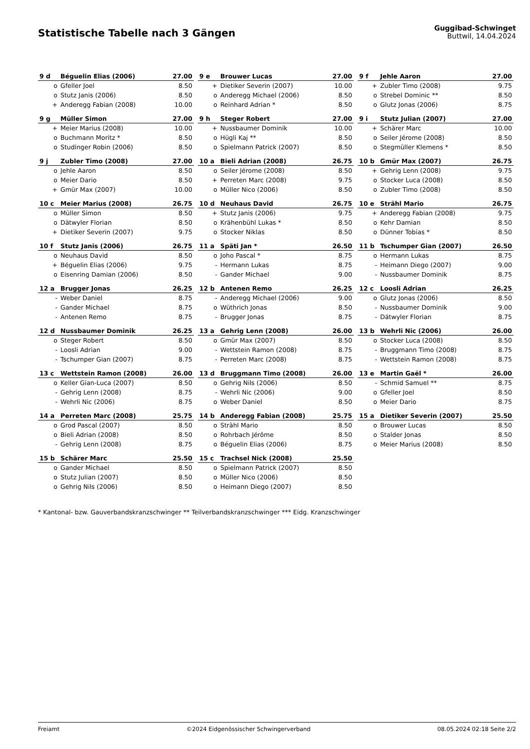Statistische Tabelle nach 3 Gängen
Guggibad-Schwinget
Buttwil, 14.04.2024
| 9 d | Béguelin Elias (2006) | 27.00 |
| --- | --- | --- |
| o | Gfeller Joel | 8.50 |
| o | Stutz Janis (2006) | 8.50 |
| + | Anderegg Fabian (2008) | 10.00 |
| 9 e | Brouwer Lucas | 27.00 |
| --- | --- | --- |
| + | Dietiker Severin (2007) | 10.00 |
| o | Anderegg Michael (2006) | 8.50 |
| o | Reinhard Adrian * | 8.50 |
| 9 f | Jehle Aaron | 27.00 |
| --- | --- | --- |
| + | Zubler Timo (2008) | 9.75 |
| o | Strebel Dominic ** | 8.50 |
| o | Glutz Jonas (2006) | 8.75 |
| 9 g | Müller Simon | 27.00 |
| --- | --- | --- |
| + | Meier Marius (2008) | 10.00 |
| o | Buchmann Moritz * | 8.50 |
| o | Studinger Robin (2006) | 8.50 |
| 9 h | Steger Robert | 27.00 |
| --- | --- | --- |
| + | Nussbaumer Dominik | 10.00 |
| o | Hügli Kaj ** | 8.50 |
| o | Spielmann Patrick (2007) | 8.50 |
| 9 i | Stutz Julian (2007) | 27.00 |
| --- | --- | --- |
| + | Schärer Marc | 10.00 |
| o | Seiler Jérome (2008) | 8.50 |
| o | Stegmüller Klemens * | 8.50 |
| 9 j | Zubler Timo (2008) | 27.00 |
| --- | --- | --- |
| o | Jehle Aaron | 8.50 |
| o | Meier Dario | 8.50 |
| + | Gmür Max (2007) | 10.00 |
| 10 a | Bieli Adrian (2008) | 26.75 |
| --- | --- | --- |
| o | Seiler Jérome (2008) | 8.50 |
| + | Perreten Marc (2008) | 9.75 |
| o | Müller Nico (2006) | 8.50 |
| 10 b | Gmür Max (2007) | 26.75 |
| --- | --- | --- |
| + | Gehrig Lenn (2008) | 9.75 |
| o | Stocker Luca (2008) | 8.50 |
| o | Zubler Timo (2008) | 8.50 |
| 10 c | Meier Marius (2008) | 26.75 |
| --- | --- | --- |
| o | Müller Simon | 8.50 |
| o | Dätwyler Florian | 8.50 |
| + | Dietiker Severin (2007) | 9.75 |
| 10 d | Neuhaus David | 26.75 |
| --- | --- | --- |
| + | Stutz Janis (2006) | 9.75 |
| o | Krähenbühl Lukas * | 8.50 |
| o | Stocker Niklas | 8.50 |
| 10 e | Strähl Mario | 26.75 |
| --- | --- | --- |
| + | Anderegg Fabian (2008) | 9.75 |
| o | Kehr Damian | 8.50 |
| o | Dünner Tobias * | 8.50 |
| 10 f | Stutz Janis (2006) | 26.75 |
| --- | --- | --- |
| o | Neuhaus David | 8.50 |
| + | Béguelin Elias (2006) | 9.75 |
| o | Eisenring Damian (2006) | 8.50 |
| 11 a | Späti Jan * | 26.50 |
| --- | --- | --- |
| o | Joho Pascal * | 8.75 |
| - | Hermann Lukas | 8.75 |
| - | Gander Michael | 9.00 |
| 11 b | Tschumper Gian (2007) | 26.50 |
| --- | --- | --- |
| o | Hermann Lukas | 8.75 |
| - | Heimann Diego (2007) | 9.00 |
| - | Nussbaumer Dominik | 8.75 |
| 12 a | Brugger Jonas | 26.25 |
| --- | --- | --- |
| - | Weber Daniel | 8.75 |
| - | Gander Michael | 8.75 |
| - | Antenen Remo | 8.75 |
| 12 b | Antenen Remo | 26.25 |
| --- | --- | --- |
| - | Anderegg Michael (2006) | 9.00 |
| o | Wüthrich Jonas | 8.50 |
| - | Brugger Jonas | 8.75 |
| 12 c | Loosli Adrian | 26.25 |
| --- | --- | --- |
| o | Glutz Jonas (2006) | 8.50 |
| - | Nussbaumer Dominik | 9.00 |
| - | Dätwyler Florian | 8.75 |
| 12 d | Nussbaumer Dominik | 26.25 |
| --- | --- | --- |
| o | Steger Robert | 8.50 |
| - | Loosli Adrian | 9.00 |
| - | Tschumper Gian (2007) | 8.75 |
| 13 a | Gehrig Lenn (2008) | 26.00 |
| --- | --- | --- |
| o | Gmür Max (2007) | 8.50 |
| - | Wettstein Ramon (2008) | 8.75 |
| - | Perreten Marc (2008) | 8.75 |
| 13 b | Wehrli Nic (2006) | 26.00 |
| --- | --- | --- |
| o | Stocker Luca (2008) | 8.50 |
| - | Bruggmann Timo (2008) | 8.75 |
| - | Wettstein Ramon (2008) | 8.75 |
| 13 c | Wettstein Ramon (2008) | 26.00 |
| --- | --- | --- |
| o | Keller Gian-Luca (2007) | 8.50 |
| - | Gehrig Lenn (2008) | 8.75 |
| - | Wehrli Nic (2006) | 8.75 |
| 13 d | Bruggmann Timo (2008) | 26.00 |
| --- | --- | --- |
| o | Gehrig Nils (2006) | 8.50 |
| - | Wehrli Nic (2006) | 9.00 |
| o | Weber Daniel | 8.50 |
| 13 e | Martin Gaël * | 26.00 |
| --- | --- | --- |
| - | Schmid Samuel ** | 8.75 |
| o | Gfeller Joel | 8.50 |
| o | Meier Dario | 8.75 |
| 14 a | Perreten Marc (2008) | 25.75 |
| --- | --- | --- |
| o | Grod Pascal (2007) | 8.50 |
| o | Bieli Adrian (2008) | 8.50 |
| - | Gehrig Lenn (2008) | 8.75 |
| 14 b | Anderegg Fabian (2008) | 25.75 |
| --- | --- | --- |
| o | Strähl Mario | 8.50 |
| o | Rohrbach Jérôme | 8.50 |
| o | Béguelin Elias (2006) | 8.75 |
| 15 a | Dietiker Severin (2007) | 25.50 |
| --- | --- | --- |
| o | Brouwer Lucas | 8.50 |
| o | Stalder Jonas | 8.50 |
| o | Meier Marius (2008) | 8.50 |
| 15 b | Schärer Marc | 25.50 |
| --- | --- | --- |
| o | Gander Michael | 8.50 |
| o | Stutz Julian (2007) | 8.50 |
| o | Gehrig Nils (2006) | 8.50 |
| 15 c | Trachsel Nick (2008) | 25.50 |
| --- | --- | --- |
| o | Spielmann Patrick (2007) | 8.50 |
| o | Müller Nico (2006) | 8.50 |
| o | Heimann Diego (2007) | 8.50 |
* Kantonal- bzw. Gauverbandskranzschwinger ** Teilverbandskranzschwinger *** Eidg. Kranzschwinger
Freiamt ©2024 Eidgenössischer Schwingerverband 08.05.2024 02:18 Seite 2/2